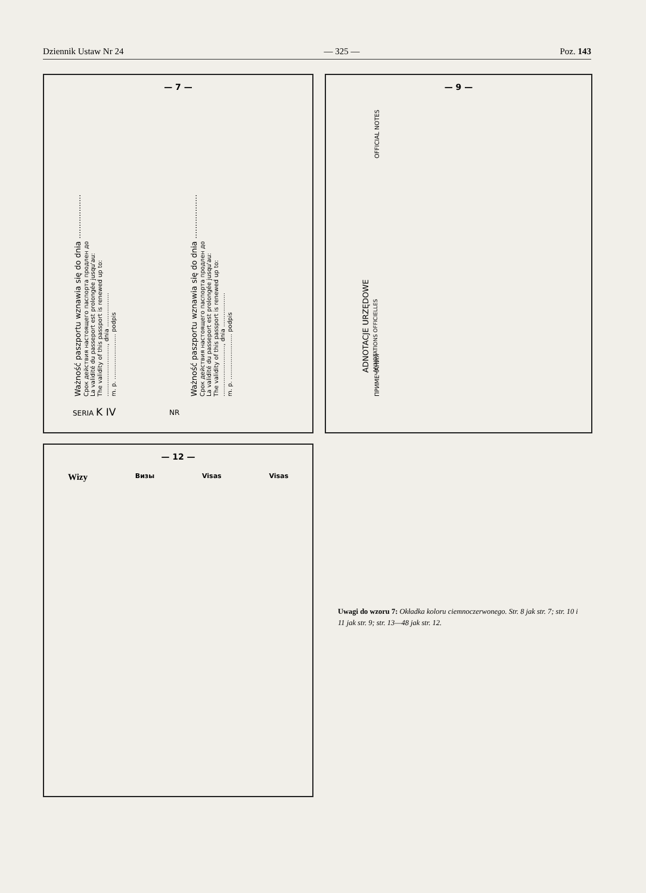Dziennik Ustaw Nr 24 — 325 — Poz. 143
— 7 —
Ważność paszportu wznawia się do dnia ..................
Срок действия настоящего паспорта продлен до
La validité du passeport est prolongée jusqu'au:
The validity of this passport is renewed up to:
..........................., dnia ..................
m. p. ........................ podpis
Ważność paszportu wznawia się do dnia ..................
Срок действия настоящего паспорта продлен до
La validité du passeport est prolongée jusqu'au:
The validity of this passport is renewed up to:
..........................., dnia ..................
m. p. ........................ podpis
SERIA K IV NR
— 9 —
ADNOTACJE URZĘDOWE
ANNOTATIONS OFFICIELLES
OFFICIAL NOTES
ПРИМЕЧАНИЯ
— 12 —
Wizy Визы Visas Visas
Uwagi do wzoru 7: Okładka koloru ciemnoczerwonego. Str. 8 jak str. 7; str. 10 i 11 jak str. 9; str. 13—48 jak str. 12.